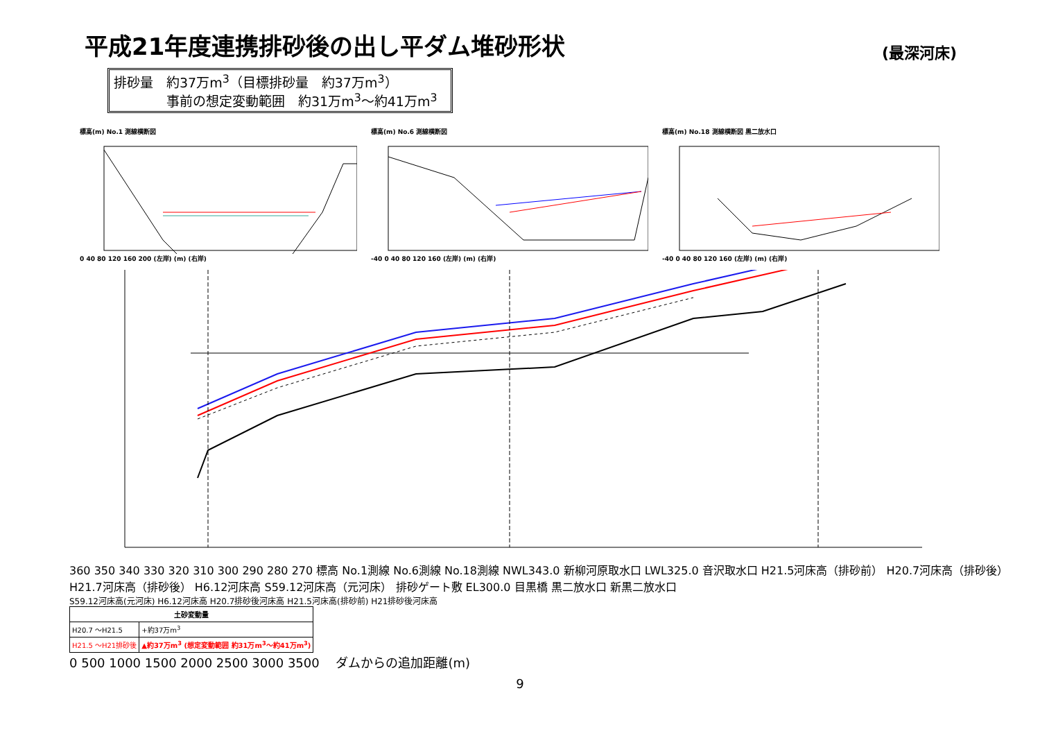平成21年度連携排砂後の出し平ダム堆砂形状
(最深河床)
排砂量　約37万m<sup>3</sup>（目標排砂量　約37万m<sup>3</sup>）
　　　　事前の想定変動範囲　約31万m<sup>3</sup>～約41万m<sup>3</sup>
標高(m) No.1 測線横断図0 40 80 120 160 200 (左岸) (m) (右岸) 標高(m) No.6 測線横断図-40 0 40 80 120 160 (左岸) (m) (右岸) 標高(m) No.18 測線横断図 黒二放水口-40 0 40 80 120 160 (左岸) (m) (右岸)
360 350 340 330 320 310 300 290 280 270 標高 No.1測線 No.6測線 No.18測線 NWL343.0 新柳河原取水口 LWL325.0 音沢取水口 H21.5河床高（排砂前） H20.7河床高（排砂後） H21.7河床高（排砂後） H6.12河床高 S59.12河床高（元河床） 排砂ゲート敷 EL300.0 目黒橋 黒二放水口 新黒二放水口
S59.12河床高(元河床) H6.12河床高 H20.7排砂後河床高 H21.5河床高(排砂前) H21排砂後河床高
| 土砂変動量 | |
| --- | --- |
| H20.7 ～H21.5 | +約37万m<sup>3</sup> |
| H21.5 ～H21排砂後 | ▲約37万m<sup>3</sup> (想定変動範囲 約31万m<sup>3</sup>～約41万m<sup>3</sup>) |
0 500 1000 1500 2000 2500 3000 3500 　ダムからの追加距離(m)
9